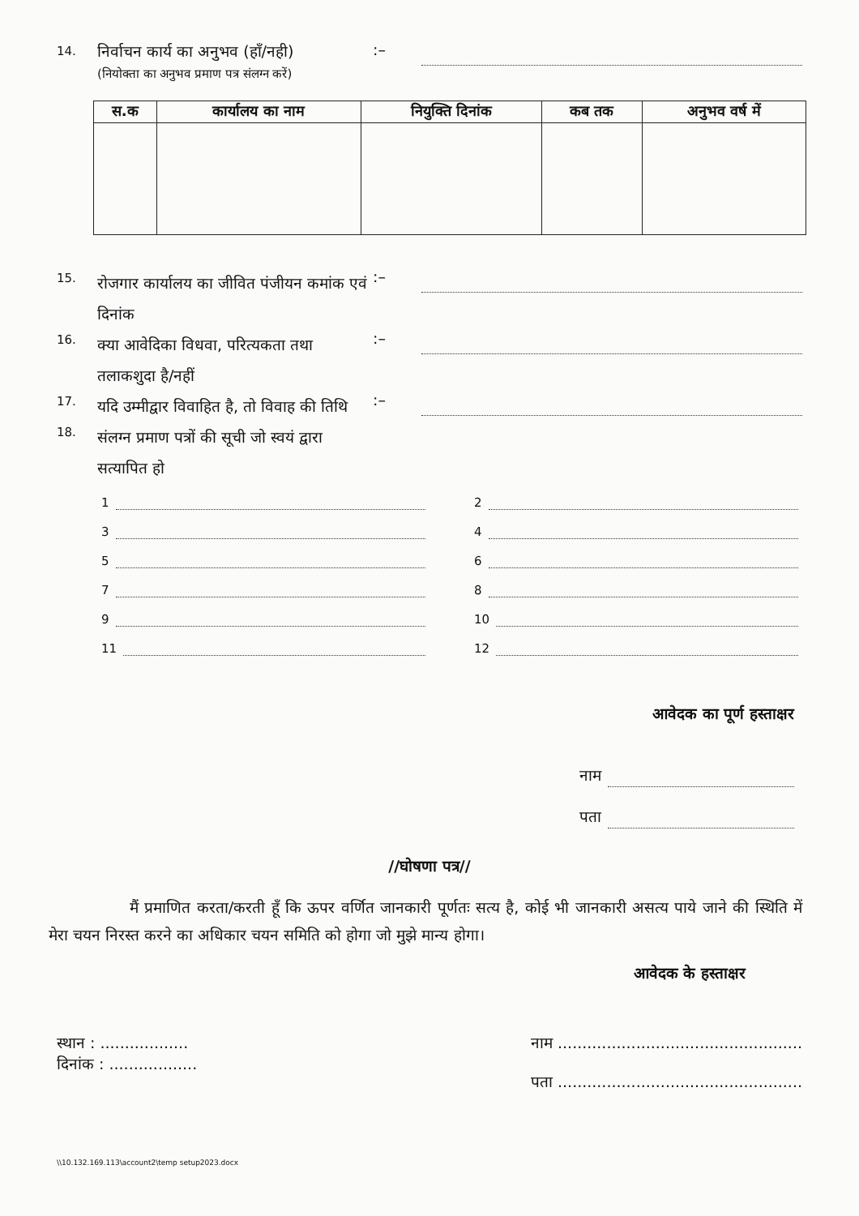14.
निर्वाचन कार्य का अनुभव (हॉं/नही)
(नियोक्ता का अनुभव प्रमाण पत्र संलग्न करें)
:–
| स.क | कार्यालय का नाम | नियुक्ति दिनांक | कब तक | अनुभव वर्ष में |
| --- | --- | --- | --- | --- |
15.
रोजगार कार्यालय का जीवित पंजीयन कमांक एवं दिनांक
:–
16.
क्या आवेदिका विधवा, परित्यकता तथा तलाकशुदा है/नहीं
:–
17.
यदि उम्मीद्वार विवाहित है, तो विवाह की तिथि
:–
18.
संलग्न प्रमाण पत्रों की सूची जो स्वयं द्वारा सत्यापित हो
1
2
3
4
5
6
7
8
9
10
11
12
आवेदक का पूर्ण हस्ताक्षर
नाम
पता
//घोषणा पत्र//
मैं प्रमाणित करता/करती हूॅं कि ऊपर वर्णित जानकारी पूर्णतः सत्य है, कोई भी जानकारी असत्य पाये जाने की स्थिति में मेरा चयन निरस्त करने का अधिकार चयन समिति को होगा जो मुझे मान्य होगा।
आवेदक के हस्ताक्षर
स्थान : ..................
दिनांक : ..................
नाम ..................................................
पता ..................................................
\\10.132.169.113\account2\temp setup2023.docx